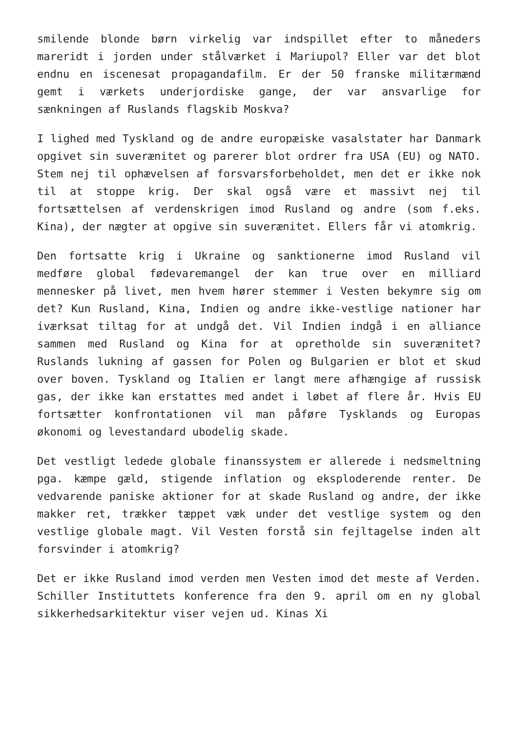smilende blonde børn virkelig var indspillet efter to måneders mareridt i jorden under stålværket i Mariupol? Eller var det blot endnu en iscenesat propagandafilm. Er der 50 franske militærmænd gemt i værkets underjordiske gange, der var ansvarlige for sænkningen af Ruslands flagskib Moskva?
I lighed med Tyskland og de andre europæiske vasalstater har Danmark opgivet sin suverænitet og parerer blot ordrer fra USA (EU) og NATO. Stem nej til ophævelsen af forsvarsforbeholdet, men det er ikke nok til at stoppe krig. Der skal også være et massivt nej til fortsættelsen af verdenskrigen imod Rusland og andre (som f.eks. Kina), der nægter at opgive sin suverænitet. Ellers får vi atomkrig.
Den fortsatte krig i Ukraine og sanktionerne imod Rusland vil medføre global fødevaremangel der kan true over en milliard mennesker på livet, men hvem hører stemmer i Vesten bekymre sig om det? Kun Rusland, Kina, Indien og andre ikke-vestlige nationer har iværksat tiltag for at undgå det. Vil Indien indgå i en alliance sammen med Rusland og Kina for at opretholde sin suverænitet? Ruslands lukning af gassen for Polen og Bulgarien er blot et skud over boven. Tyskland og Italien er langt mere afhængige af russisk gas, der ikke kan erstattes med andet i løbet af flere år. Hvis EU fortsætter konfrontationen vil man påføre Tysklands og Europas økonomi og levestandard ubodelig skade.
Det vestligt ledede globale finanssystem er allerede i nedsmeltning pga. kæmpe gæld, stigende inflation og eksploderende renter. De vedvarende paniske aktioner for at skade Rusland og andre, der ikke makker ret, trækker tæppet væk under det vestlige system og den vestlige globale magt. Vil Vesten forstå sin fejltagelse inden alt forsvinder i atomkrig?
Det er ikke Rusland imod verden men Vesten imod det meste af Verden. Schiller Instituttets konference fra den 9. april om en ny global sikkerhedsarkitektur viser vejen ud. Kinas Xi